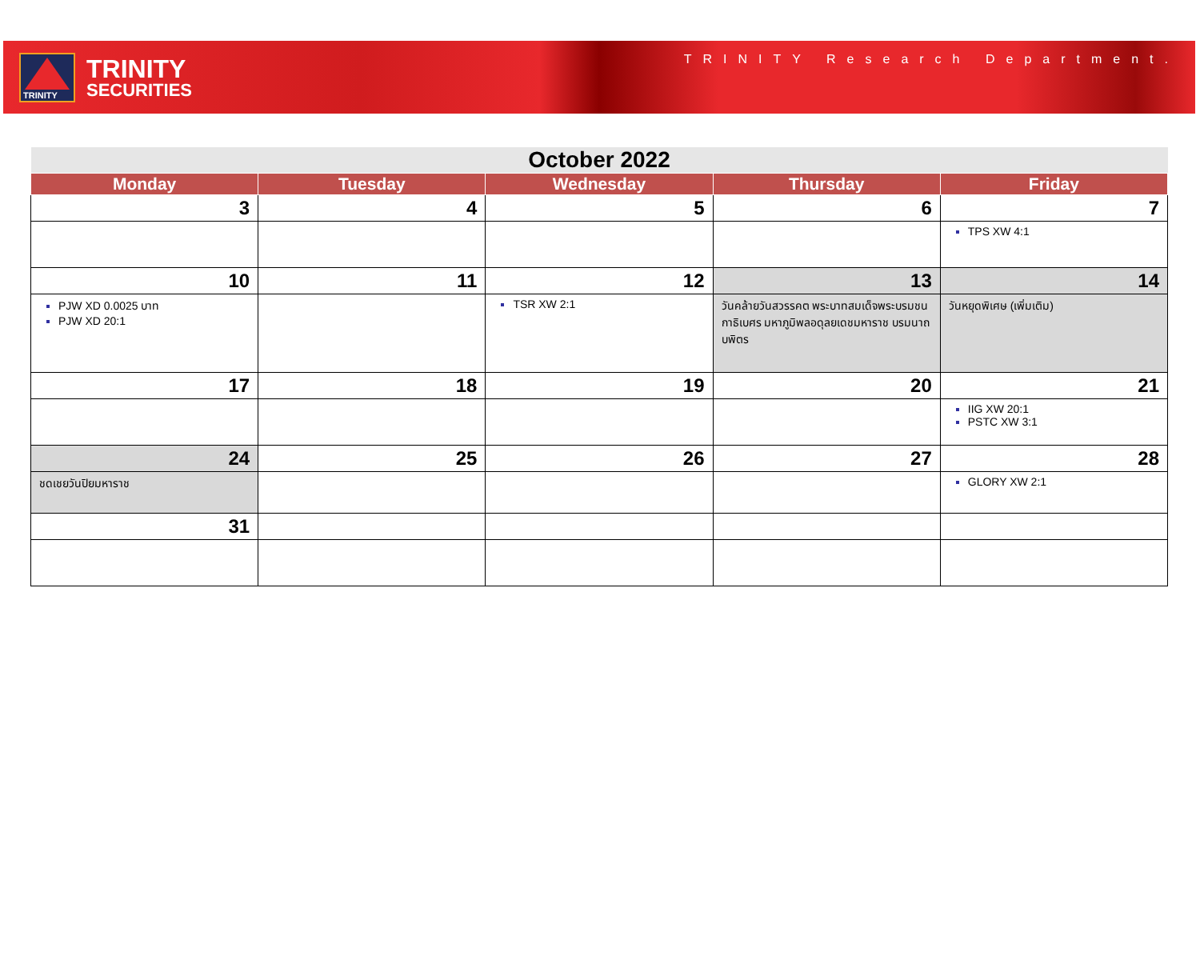TRINITY
TRINITY
SECURITIES
TRINITY Research Department.
| October 2022 | | | | |
| --- | --- | --- | --- | --- |
| Monday | Tuesday | Wednesday | Thursday | Friday |
| 3 | 4 | 5 | 6 | 7 |
| | | | | TPS XW 4:1 |
| 10 | 11 | 12 | 13 | 14 |
| PJW XD 0.0025 บาท PJW XD 20:1 | | TSR XW 2:1 | วันคล้ายวันสวรรคต พระบาทสมเด็จพระบรมชนกาธิเบศร มหาภูมิพลอดุลยเดชมหาราช บรมนาถบพิตร | วันหยุดพิเศษ (เพิ่มเติม) |
| 17 | 18 | 19 | 20 | 21 |
| | | | | IIG XW 20:1 PSTC XW 3:1 |
| 24 | 25 | 26 | 27 | 28 |
| ชดเชยวันปิยมหาราช | | | | GLORY XW 2:1 |
| 31 | | | | |